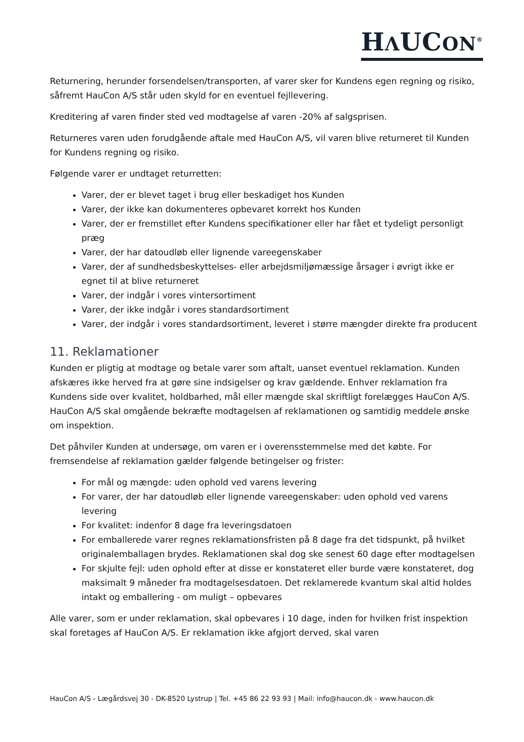HΛUCON<sup>®</sup>
Returnering, herunder forsendelsen/transporten, af varer sker for Kundens egen regning og risiko, såfremt HauCon A/S står uden skyld for en eventuel fejllevering.
Kreditering af varen finder sted ved modtagelse af varen -20% af salgsprisen.
Returneres varen uden forudgående aftale med HauCon A/S, vil varen blive returneret til Kunden for Kundens regning og risiko.
Følgende varer er undtaget returretten:
Varer, der er blevet taget i brug eller beskadiget hos Kunden
Varer, der ikke kan dokumenteres opbevaret korrekt hos Kunden
Varer, der er fremstillet efter Kundens specifikationer eller har fået et tydeligt personligt præg
Varer, der har datoudløb eller lignende vareegenskaber
Varer, der af sundhedsbeskyttelses- eller arbejdsmiljømæssige årsager i øvrigt ikke er egnet til at blive returneret
Varer, der indgår i vores vintersortiment
Varer, der ikke indgår i vores standardsortiment
Varer, der indgår i vores standardsortiment, leveret i større mængder direkte fra producent
11. Reklamationer
Kunden er pligtig at modtage og betale varer som aftalt, uanset eventuel reklamation. Kunden afskæres ikke herved fra at gøre sine indsigelser og krav gældende. Enhver reklamation fra Kundens side over kvalitet, holdbarhed, mål eller mængde skal skriftligt forelægges HauCon A/S. HauCon A/S skal omgående bekræfte modtagelsen af reklamationen og samtidig meddele ønske om inspektion.
Det påhviler Kunden at undersøge, om varen er i overensstemmelse med det købte. For fremsendelse af reklamation gælder følgende betingelser og frister:
For mål og mængde: uden ophold ved varens levering
For varer, der har datoudløb eller lignende vareegenskaber: uden ophold ved varens levering
For kvalitet: indenfor 8 dage fra leveringsdatoen
For emballerede varer regnes reklamationsfristen på 8 dage fra det tidspunkt, på hvilket originalemballagen brydes. Reklamationen skal dog ske senest 60 dage efter modtagelsen
For skjulte fejl: uden ophold efter at disse er konstateret eller burde være konstateret, dog maksimalt 9 måneder fra modtagelsesdatoen. Det reklamerede kvantum skal altid holdes intakt og emballering - om muligt – opbevares
Alle varer, som er under reklamation, skal opbevares i 10 dage, inden for hvilken frist inspektion skal foretages af HauCon A/S. Er reklamation ikke afgjort derved, skal varen
HauCon A/S - Lægårdsvej 30 - DK-8520 Lystrup | Tel. +45 86 22 93 93 | Mail: info@haucon.dk - www.haucon.dk